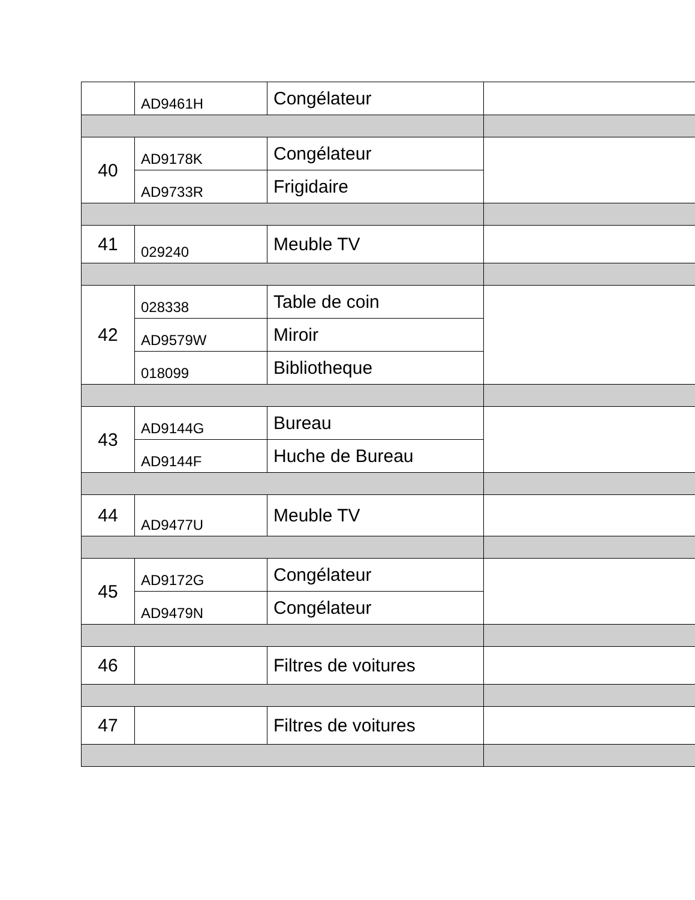| | AD9461H | Congélateur | |
| 40 | AD9178K | Congélateur | |
| | AD9733R | Frigidaire | |
| 41 | 029240 | Meuble TV | |
| 42 | 028338 | Table de coin | |
| | AD9579W | Miroir | |
| | 018099 | Bibliotheque | |
| 43 | AD9144G | Bureau | |
| | AD9144F | Huche de Bureau | |
| 44 | AD9477U | Meuble TV | |
| 45 | AD9172G | Congélateur | |
| | AD9479N | Congélateur | |
| 46 | | Filtres de voitures | |
| 47 | | Filtres de voitures | |